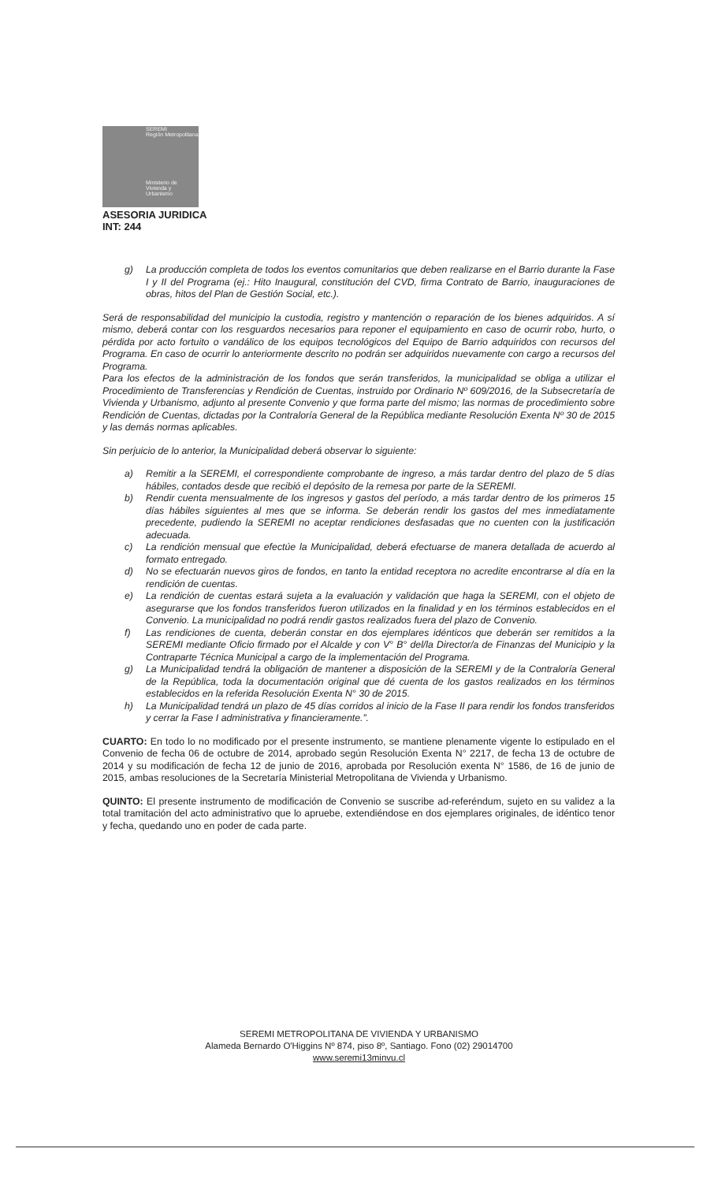SEREMI
Región Metropolitana
Ministerio de Vivienda y Urbanismo
ASESORIA JURIDICA
INT: 244
g) La producción completa de todos los eventos comunitarios que deben realizarse en el Barrio durante la Fase I y II del Programa (ej.: Hito Inaugural, constitución del CVD, firma Contrato de Barrio, inauguraciones de obras, hitos del Plan de Gestión Social, etc.).
Será de responsabilidad del municipio la custodia, registro y mantención o reparación de los bienes adquiridos. A sí mismo, deberá contar con los resguardos necesarios para reponer el equipamiento en caso de ocurrir robo, hurto, o pérdida por acto fortuito o vandálico de los equipos tecnológicos del Equipo de Barrio adquiridos con recursos del Programa. En caso de ocurrir lo anteriormente descrito no podrán ser adquiridos nuevamente con cargo a recursos del Programa.
Para los efectos de la administración de los fondos que serán transferidos, la municipalidad se obliga a utilizar el Procedimiento de Transferencias y Rendición de Cuentas, instruido por Ordinario Nº 609/2016, de la Subsecretaría de Vivienda y Urbanismo, adjunto al presente Convenio y que forma parte del mismo; las normas de procedimiento sobre Rendición de Cuentas, dictadas por la Contraloría General de la República mediante Resolución Exenta Nº 30 de 2015 y las demás normas aplicables.
Sin perjuicio de lo anterior, la Municipalidad deberá observar lo siguiente:
a) Remitir a la SEREMI, el correspondiente comprobante de ingreso, a más tardar dentro del plazo de 5 días hábiles, contados desde que recibió el depósito de la remesa por parte de la SEREMI.
b) Rendir cuenta mensualmente de los ingresos y gastos del período, a más tardar dentro de los primeros 15 días hábiles siguientes al mes que se informa. Se deberán rendir los gastos del mes inmediatamente precedente, pudiendo la SEREMI no aceptar rendiciones desfasadas que no cuenten con la justificación adecuada.
c) La rendición mensual que efectúe la Municipalidad, deberá efectuarse de manera detallada de acuerdo al formato entregado.
d) No se efectuarán nuevos giros de fondos, en tanto la entidad receptora no acredite encontrarse al día en la rendición de cuentas.
e) La rendición de cuentas estará sujeta a la evaluación y validación que haga la SEREMI, con el objeto de asegurarse que los fondos transferidos fueron utilizados en la finalidad y en los términos establecidos en el Convenio. La municipalidad no podrá rendir gastos realizados fuera del plazo de Convenio.
f) Las rendiciones de cuenta, deberán constar en dos ejemplares idénticos que deberán ser remitidos a la SEREMI mediante Oficio firmado por el Alcalde y con V° B° del/la Director/a de Finanzas del Municipio y la Contraparte Técnica Municipal a cargo de la implementación del Programa.
g) La Municipalidad tendrá la obligación de mantener a disposición de la SEREMI y de la Contraloría General de la República, toda la documentación original que dé cuenta de los gastos realizados en los términos establecidos en la referida Resolución Exenta N° 30 de 2015.
h) La Municipalidad tendrá un plazo de 45 días corridos al inicio de la Fase II para rendir los fondos transferidos y cerrar la Fase I administrativa y financieramente.”.
CUARTO: En todo lo no modificado por el presente instrumento, se mantiene plenamente vigente lo estipulado en el Convenio de fecha 06 de octubre de 2014, aprobado según Resolución Exenta N° 2217, de fecha 13 de octubre de 2014 y su modificación de fecha 12 de junio de 2016, aprobada por Resolución exenta N° 1586, de 16 de junio de 2015, ambas resoluciones de la Secretaría Ministerial Metropolitana de Vivienda y Urbanismo.
QUINTO: El presente instrumento de modificación de Convenio se suscribe ad-referéndum, sujeto en su validez a la total tramitación del acto administrativo que lo apruebe, extendiéndose en dos ejemplares originales, de idéntico tenor y fecha, quedando uno en poder de cada parte.
SEREMI METROPOLITANA DE VIVIENDA Y URBANISMO
Alameda Bernardo O'Higgins Nº 874, piso 8º, Santiago. Fono (02) 29014700
www.seremi13minvu.cl